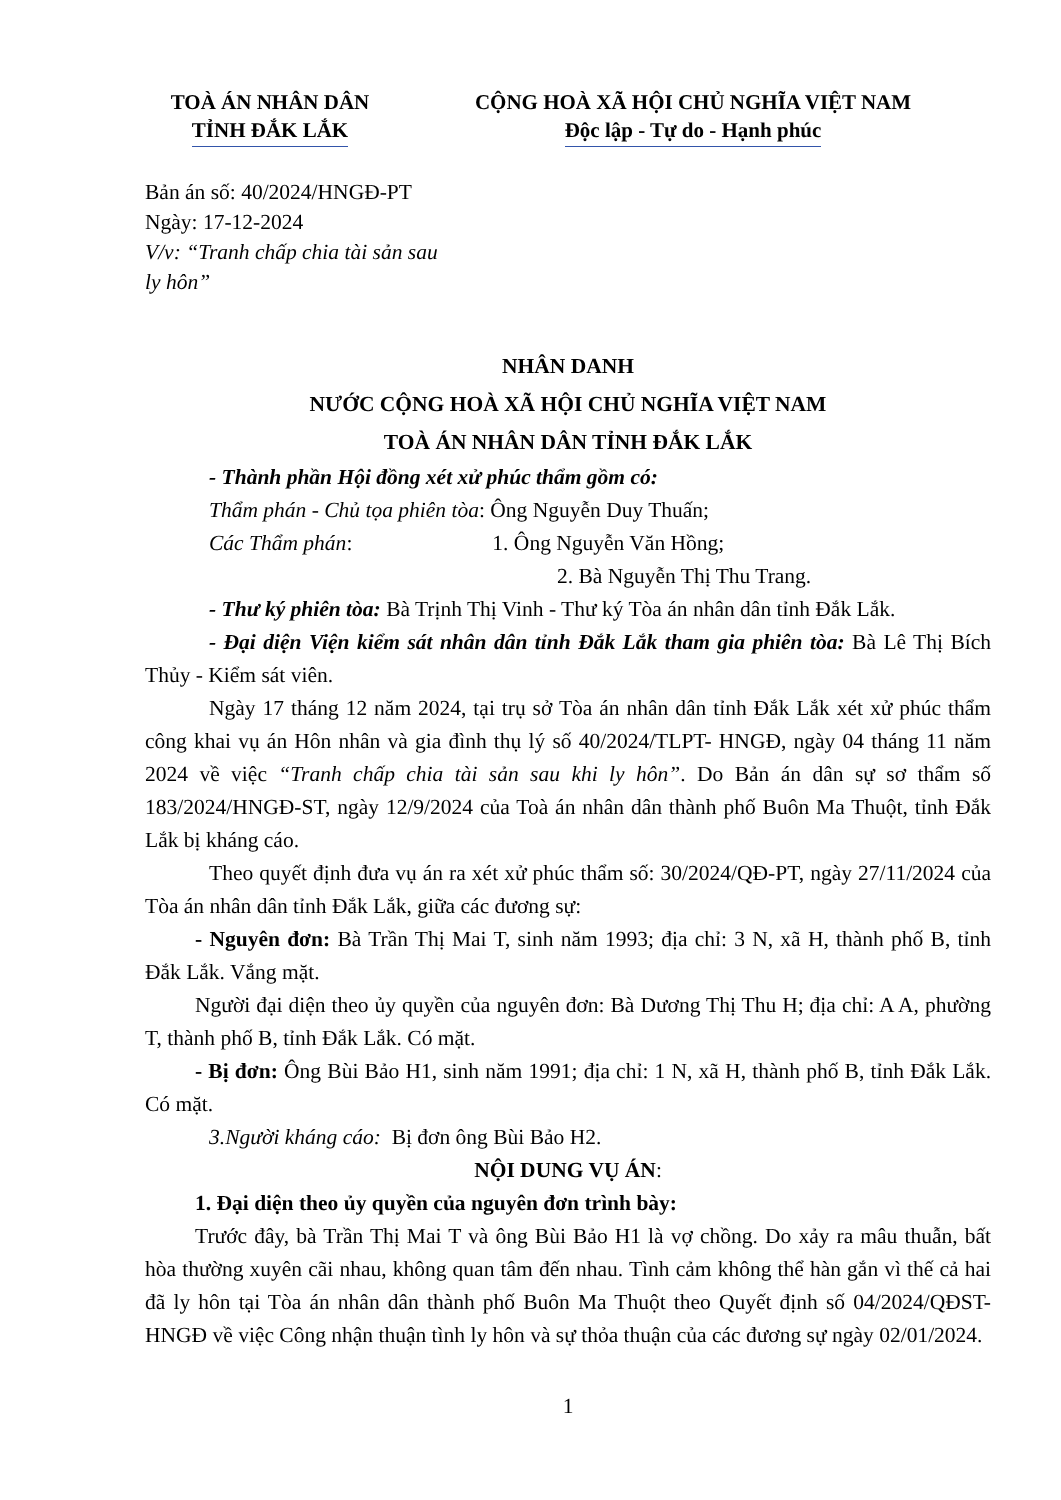TOÀ ÁN NHÂN DÂN
TỈNH ĐẮK LẮK
CỘNG HOÀ XÃ HỘI CHỦ NGHĨA VIỆT NAM
Độc lập - Tự do - Hạnh phúc
Bản án số: 40/2024/HNGĐ-PT
Ngày: 17-12-2024
V/v: “Tranh chấp chia tài sản sau
ly hôn”
NHÂN DANH
NƯỚC CỘNG HOÀ XÃ HỘI CHỦ NGHĨA VIỆT NAM
TOÀ ÁN NHÂN DÂN TỈNH ĐẮK LẮK
- Thành phần Hội đồng xét xử phúc thẩm gồm có:
Thẩm phán - Chủ tọa phiên tòa: Ông Nguyễn Duy Thuấn;
Các Thẩm phán: 1. Ông Nguyễn Văn Hồng;
2. Bà Nguyễn Thị Thu Trang.
- Thư ký phiên tòa: Bà Trịnh Thị Vinh - Thư ký Tòa án nhân dân tỉnh Đắk Lắk.
- Đại diện Viện kiểm sát nhân dân tỉnh Đắk Lắk tham gia phiên tòa: Bà Lê Thị Bích Thủy - Kiểm sát viên.
Ngày 17 tháng 12 năm 2024, tại trụ sở Tòa án nhân dân tỉnh Đắk Lắk xét xử phúc thẩm công khai vụ án Hôn nhân và gia đình thụ lý số 40/2024/TLPT- HNGĐ, ngày 04 tháng 11 năm 2024 về việc “Tranh chấp chia tài sản sau khi ly hôn”. Do Bản án dân sự sơ thẩm số 183/2024/HNGĐ-ST, ngày 12/9/2024 của Toà án nhân dân thành phố Buôn Ma Thuột, tỉnh Đắk Lắk bị kháng cáo.
Theo quyết định đưa vụ án ra xét xử phúc thẩm số: 30/2024/QĐ-PT, ngày 27/11/2024 của Tòa án nhân dân tỉnh Đắk Lắk, giữa các đương sự:
- Nguyên đơn: Bà Trần Thị Mai T, sinh năm 1993; địa chỉ: 3 N, xã H, thành phố B, tỉnh Đắk Lắk. Vắng mặt.
Người đại diện theo ủy quyền của nguyên đơn: Bà Dương Thị Thu H; địa chỉ: A A, phường T, thành phố B, tỉnh Đắk Lắk. Có mặt.
- Bị đơn: Ông Bùi Bảo H1, sinh năm 1991; địa chỉ: 1 N, xã H, thành phố B, tỉnh Đắk Lắk. Có mặt.
3.Người kháng cáo: Bị đơn ông Bùi Bảo H2.
NỘI DUNG VỤ ÁN:
1. Đại diện theo ủy quyền của nguyên đơn trình bày:
Trước đây, bà Trần Thị Mai T và ông Bùi Bảo H1 là vợ chồng. Do xảy ra mâu thuẫn, bất hòa thường xuyên cãi nhau, không quan tâm đến nhau. Tình cảm không thể hàn gắn vì thế cả hai đã ly hôn tại Tòa án nhân dân thành phố Buôn Ma Thuột theo Quyết định số 04/2024/QĐST-HNGĐ về việc Công nhận thuận tình ly hôn và sự thỏa thuận của các đương sự ngày 02/01/2024.
1